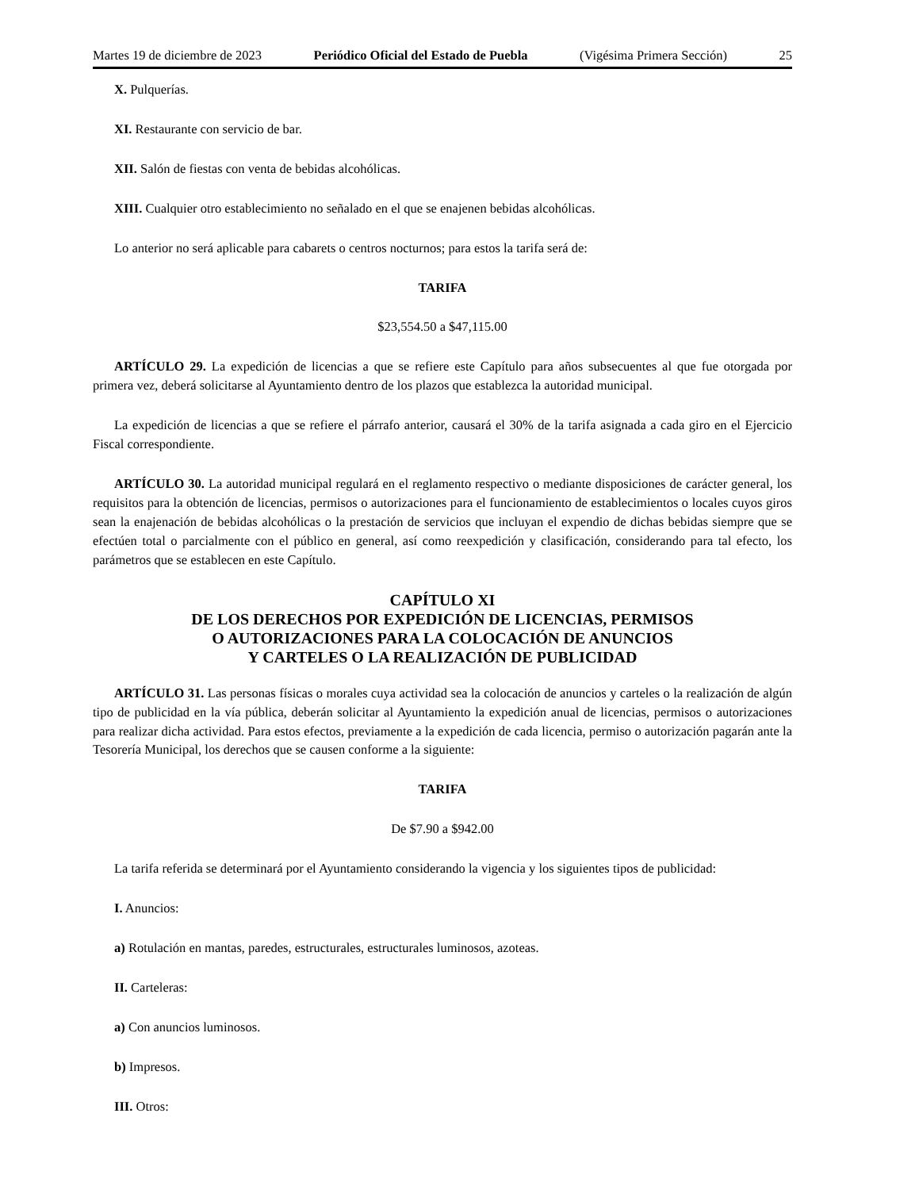Martes 19 de diciembre de 2023 Periódico Oficial del Estado de Puebla (Vigésima Primera Sección) 25
X. Pulquerías.
XI. Restaurante con servicio de bar.
XII. Salón de fiestas con venta de bebidas alcohólicas.
XIII. Cualquier otro establecimiento no señalado en el que se enajenen bebidas alcohólicas.
Lo anterior no será aplicable para cabarets o centros nocturnos; para estos la tarifa será de:
TARIFA
$23,554.50 a $47,115.00
ARTÍCULO 29. La expedición de licencias a que se refiere este Capítulo para años subsecuentes al que fue otorgada por primera vez, deberá solicitarse al Ayuntamiento dentro de los plazos que establezca la autoridad municipal.
La expedición de licencias a que se refiere el párrafo anterior, causará el 30% de la tarifa asignada a cada giro en el Ejercicio Fiscal correspondiente.
ARTÍCULO 30. La autoridad municipal regulará en el reglamento respectivo o mediante disposiciones de carácter general, los requisitos para la obtención de licencias, permisos o autorizaciones para el funcionamiento de establecimientos o locales cuyos giros sean la enajenación de bebidas alcohólicas o la prestación de servicios que incluyan el expendio de dichas bebidas siempre que se efectúen total o parcialmente con el público en general, así como reexpedición y clasificación, considerando para tal efecto, los parámetros que se establecen en este Capítulo.
CAPÍTULO XI
DE LOS DERECHOS POR EXPEDICIÓN DE LICENCIAS, PERMISOS
O AUTORIZACIONES PARA LA COLOCACIÓN DE ANUNCIOS
Y CARTELES O LA REALIZACIÓN DE PUBLICIDAD
ARTÍCULO 31. Las personas físicas o morales cuya actividad sea la colocación de anuncios y carteles o la realización de algún tipo de publicidad en la vía pública, deberán solicitar al Ayuntamiento la expedición anual de licencias, permisos o autorizaciones para realizar dicha actividad. Para estos efectos, previamente a la expedición de cada licencia, permiso o autorización pagarán ante la Tesorería Municipal, los derechos que se causen conforme a la siguiente:
TARIFA
De $7.90 a $942.00
La tarifa referida se determinará por el Ayuntamiento considerando la vigencia y los siguientes tipos de publicidad:
I. Anuncios:
a) Rotulación en mantas, paredes, estructurales, estructurales luminosos, azoteas.
II. Carteleras:
a) Con anuncios luminosos.
b) Impresos.
III. Otros: